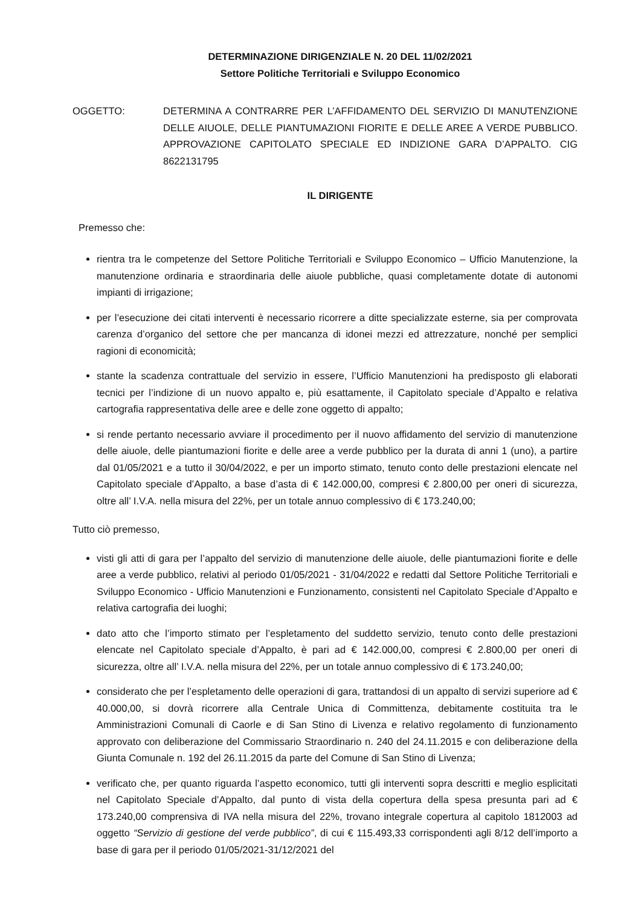DETERMINAZIONE DIRIGENZIALE N. 20 DEL 11/02/2021
Settore Politiche Territoriali e Sviluppo Economico
OGGETTO: DETERMINA A CONTRARRE PER L’AFFIDAMENTO DEL SERVIZIO DI MANUTENZIONE DELLE AIUOLE, DELLE PIANTUMAZIONI FIORITE E DELLE AREE A VERDE PUBBLICO. APPROVAZIONE CAPITOLATO SPECIALE ED INDIZIONE GARA D’APPALTO. CIG 8622131795
IL DIRIGENTE
Premesso che:
rientra tra le competenze del Settore Politiche Territoriali e Sviluppo Economico – Ufficio Manutenzione, la manutenzione ordinaria e straordinaria delle aiuole pubbliche, quasi completamente dotate di autonomi impianti di irrigazione;
per l’esecuzione dei citati interventi è necessario ricorrere a ditte specializzate esterne, sia per comprovata carenza d’organico del settore che per mancanza di idonei mezzi ed attrezzature, nonché per semplici ragioni di economicità;
stante la scadenza contrattuale del servizio in essere, l’Ufficio Manutenzioni ha predisposto gli elaborati tecnici per l’indizione di un nuovo appalto e, più esattamente, il Capitolato speciale d’Appalto e relativa cartografia rappresentativa delle aree e delle zone oggetto di appalto;
si rende pertanto necessario avviare il procedimento per il nuovo affidamento del servizio di manutenzione delle aiuole, delle piantumazioni fiorite e delle aree a verde pubblico per la durata di anni 1 (uno), a partire dal 01/05/2021 e a tutto il 30/04/2022, e per un importo stimato, tenuto conto delle prestazioni elencate nel Capitolato speciale d’Appalto, a base d’asta di € 142.000,00, compresi € 2.800,00 per oneri di sicurezza, oltre all’ I.V.A. nella misura del 22%, per un totale annuo complessivo di € 173.240,00;
Tutto ciò premesso,
visti gli atti di gara per l’appalto del servizio di manutenzione delle aiuole, delle piantumazioni fiorite e delle aree a verde pubblico, relativi al periodo 01/05/2021 - 31/04/2022 e redatti dal Settore Politiche Territoriali e Sviluppo Economico - Ufficio Manutenzioni e Funzionamento, consistenti nel Capitolato Speciale d’Appalto e relativa cartografia dei luoghi;
dato atto che l’importo stimato per l’espletamento del suddetto servizio, tenuto conto delle prestazioni elencate nel Capitolato speciale d’Appalto, è pari ad € 142.000,00, compresi € 2.800,00 per oneri di sicurezza, oltre all’ I.V.A. nella misura del 22%, per un totale annuo complessivo di € 173.240,00;
considerato che per l’espletamento delle operazioni di gara, trattandosi di un appalto di servizi superiore ad € 40.000,00, si dovrà ricorrere alla Centrale Unica di Committenza, debitamente costituita tra le Amministrazioni Comunali di Caorle e di San Stino di Livenza e relativo regolamento di funzionamento approvato con deliberazione del Commissario Straordinario n. 240 del 24.11.2015 e con deliberazione della Giunta Comunale n. 192 del 26.11.2015 da parte del Comune di San Stino di Livenza;
verificato che, per quanto riguarda l’aspetto economico, tutti gli interventi sopra descritti e meglio esplicitati nel Capitolato Speciale d’Appalto, dal punto di vista della copertura della spesa presunta pari ad € 173.240,00 comprensiva di IVA nella misura del 22%, trovano integrale copertura al capitolo 1812003 ad oggetto “Servizio di gestione del verde pubblico”, di cui € 115.493,33 corrispondenti agli 8/12 dell’importo a base di gara per il periodo 01/05/2021-31/12/2021 del